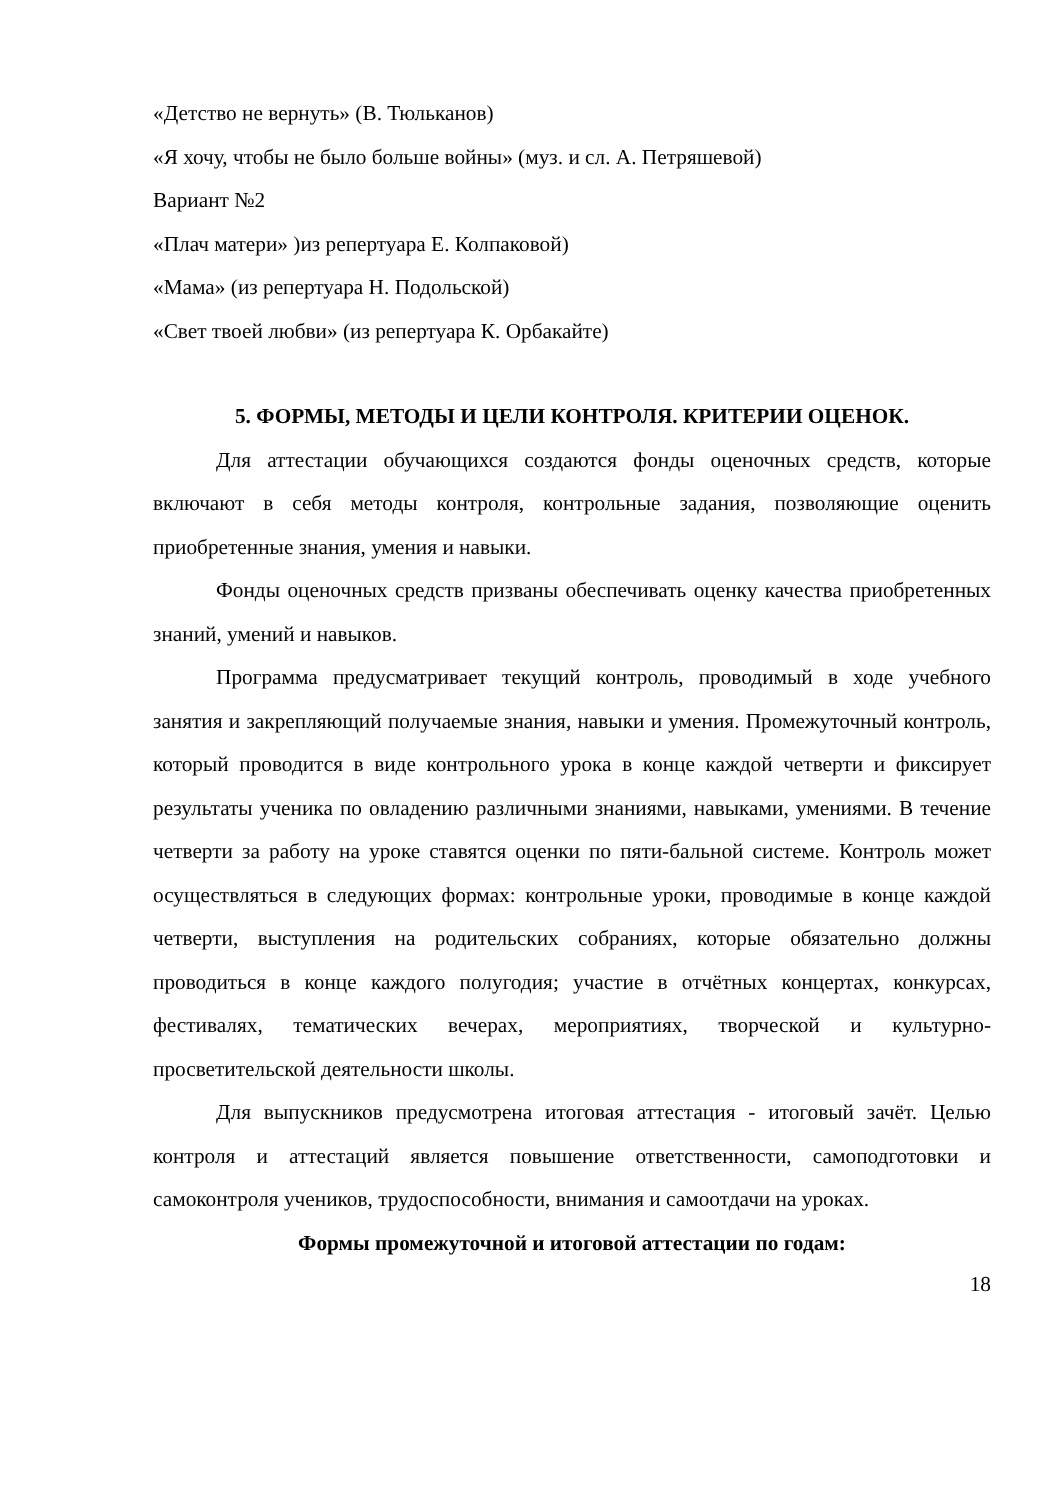«Детство не вернуть» (В. Тюльканов)
«Я хочу, чтобы не было больше войны» (муз. и сл. А. Петряшевой)
Вариант №2
«Плач матери» )из репертуара Е. Колпаковой)
«Мама» (из репертуара Н. Подольской)
«Свет твоей любви» (из репертуара К. Орбакайте)
5. ФОРМЫ, МЕТОДЫ И ЦЕЛИ КОНТРОЛЯ. КРИТЕРИИ ОЦЕНОК.
Для аттестации обучающихся создаются фонды оценочных средств, которые включают в себя методы контроля, контрольные задания, позволяющие оценить приобретенные знания, умения и навыки.
Фонды оценочных средств призваны обеспечивать оценку качества приобретенных знаний, умений и навыков.
Программа предусматривает текущий контроль, проводимый в ходе учебного занятия и закрепляющий получаемые знания, навыки и умения. Промежуточный контроль, который проводится в виде контрольного урока в конце каждой четверти и фиксирует результаты ученика по овладению различными знаниями, навыками, умениями. В течение четверти за работу на уроке ставятся оценки по пяти-бальной системе. Контроль может осуществляться в следующих формах: контрольные уроки, проводимые в конце каждой четверти, выступления на родительских собраниях, которые обязательно должны проводиться в конце каждого полугодия; участие в отчётных концертах, конкурсах, фестивалях, тематических вечерах, мероприятиях, творческой и культурно-просветительской деятельности школы.
Для выпускников предусмотрена итоговая аттестация - итоговый зачёт. Целью контроля и аттестаций является повышение ответственности, самоподготовки и самоконтроля учеников, трудоспособности, внимания и самоотдачи на уроках.
Формы промежуточной и итоговой аттестации по годам:
18